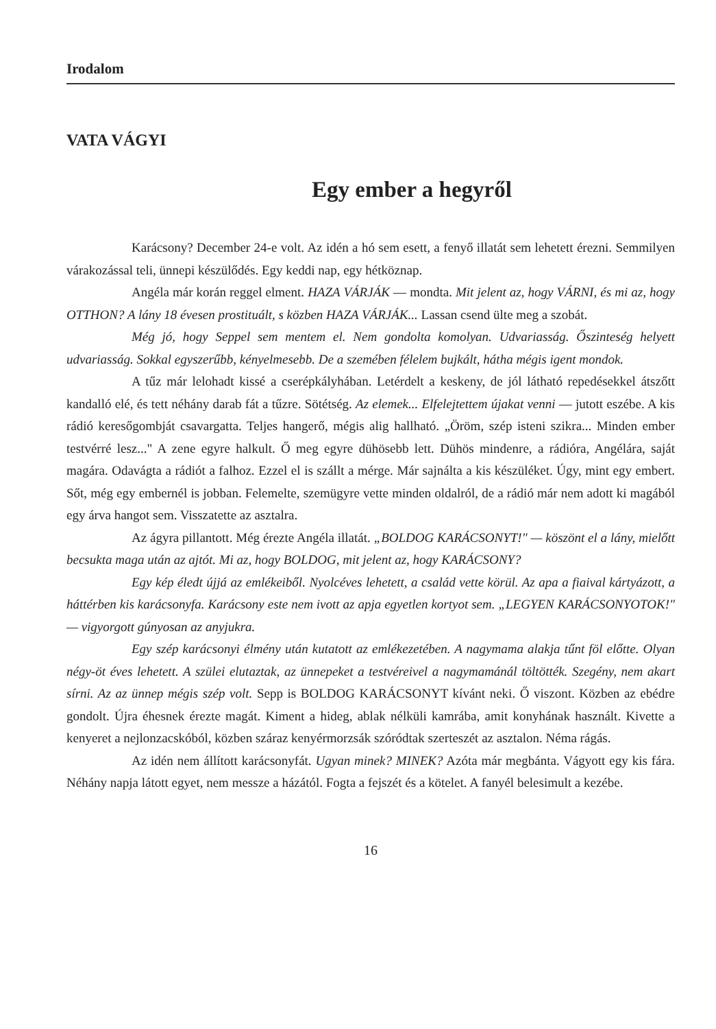Irodalom
VATA VÁGYI
Egy ember a hegyről
Karácsony? December 24-e volt. Az idén a hó sem esett, a fenyő illatát sem lehetett érezni. Semmilyen várakozással teli, ünnepi készülődés. Egy keddi nap, egy hétköznap.
Angéla már korán reggel elment. HAZA VÁRJÁK — mondta. Mit jelent az, hogy VÁRNI, és mi az, hogy OTTHON? A lány 18 évesen prostituált, s közben HAZA VÁRJÁK... Lassan csend ülte meg a szobát.
Még jó, hogy Seppel sem mentem el. Nem gondolta komolyan. Udvariasság. Őszinteség helyett udvariasság. Sokkal egyszerűbb, kényelmesebb. De a szemében félelem bujkált, hátha mégis igent mondok.
A tűz már lelohadt kissé a cserépkályhában. Letérdelt a keskeny, de jól látható repedésekkel átszőtt kandalló elé, és tett néhány darab fát a tűzre. Sötétség. Az elemek... Elfelejtettem újakat venni — jutott eszébe. A kis rádió keresőgombját csavargatta. Teljes hangerő, mégis alig hallható. „Öröm, szép isteni szikra... Minden ember testvérré lesz..." A zene egyre halkult. Ő meg egyre dühösebb lett. Dühös mindenre, a rádióra, Angélára, saját magára. Odavágta a rádiót a falhoz. Ezzel el is szállt a mérge. Már sajnálta a kis készüléket. Úgy, mint egy embert. Sőt, még egy embernél is jobban. Felemelte, szemügyre vette minden oldalról, de a rádió már nem adott ki magából egy árva hangot sem. Visszatette az asztalra.
Az ágyra pillantott. Még érezte Angéla illatát. „BOLDOG KARÁCSONYT!" — köszönt el a lány, mielőtt becsukta maga után az ajtót. Mi az, hogy BOLDOG, mit jelent az, hogy KARÁCSONY?
Egy kép éledt újjá az emlékeiből. Nyolcéves lehetett, a család vette körül. Az apa a fiaival kártyázott, a háttérben kis karácsonyfa. Karácsony este nem ivott az apja egyetlen kortyot sem. „LEGYEN KARÁCSONYOTOK!" — vigyorgott gúnyosan az anyjukra.
Egy szép karácsonyi élmény után kutatott az emlékezetében. A nagymama alakja tűnt föl előtte. Olyan négy-öt éves lehetett. A szülei elutaztak, az ünnepeket a testvéreivel a nagymamánál töltötték. Szegény, nem akart sírni. Az az ünnep mégis szép volt. Sepp is BOLDOG KARÁCSONYT kívánt neki. Ő viszont. Közben az ebédre gondolt. Újra éhesnek érezte magát. Kiment a hideg, ablak nélküli kamrába, amit konyhának használt. Kivette a kenyeret a nejlonzacskóból, közben száraz kenyérmorzsák szóródtak szerteszét az asztalon. Néma rágás.
Az idén nem állított karácsonyfát. Ugyan minek? MINEK? Azóta már megbánta. Vágyott egy kis fára. Néhány napja látott egyet, nem messze a házától. Fogta a fejszét és a kötelet. A fanyél belesimult a kezébe.
16